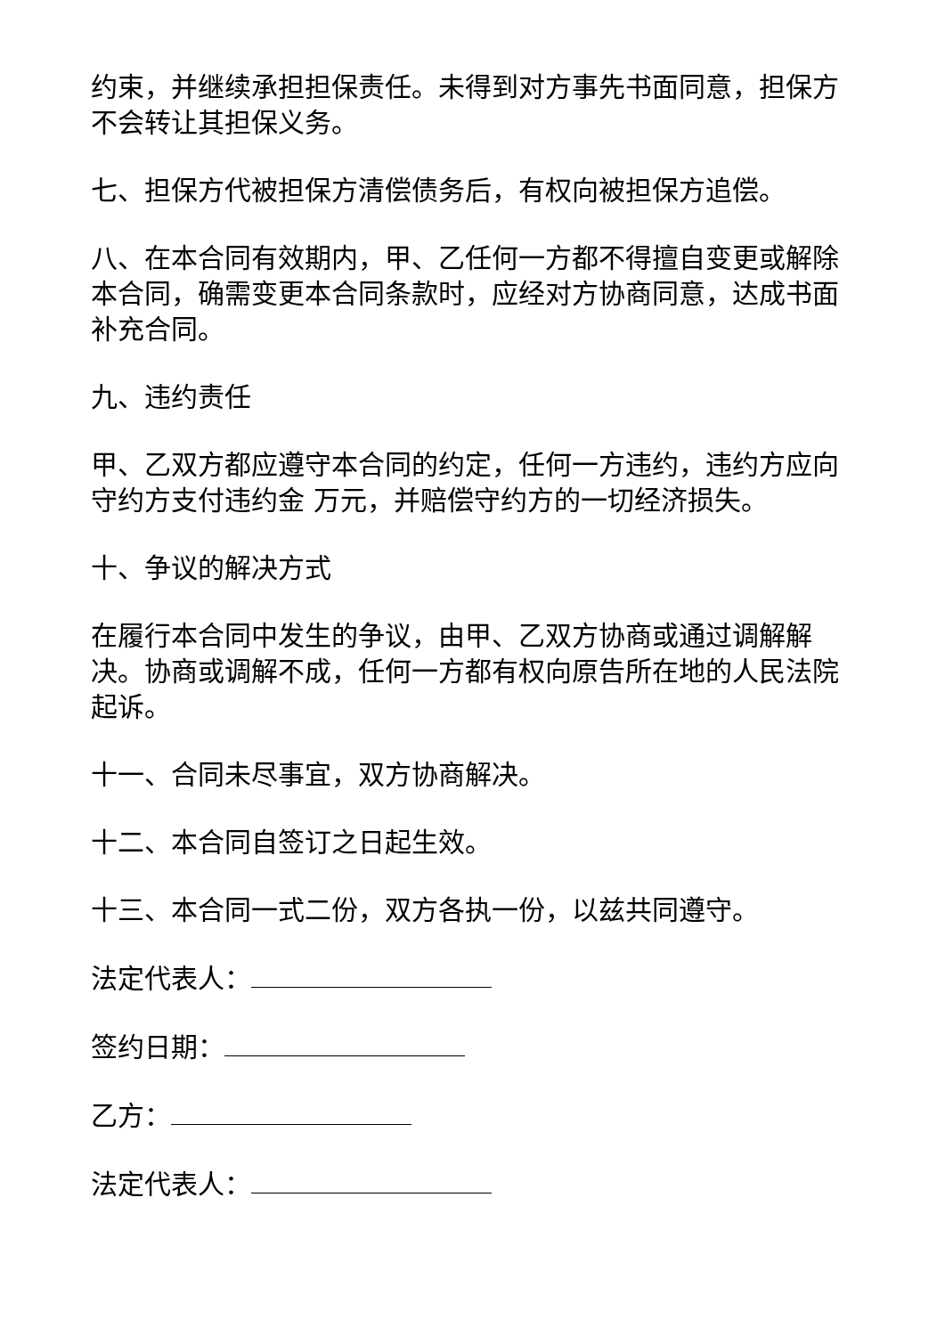约束，并继续承担担保责任。未得到对方事先书面同意，担保方不会转让其担保义务。
七、担保方代被担保方清偿债务后，有权向被担保方追偿。
八、在本合同有效期内，甲、乙任何一方都不得擅自变更或解除本合同，确需变更本合同条款时，应经对方协商同意，达成书面补充合同。
九、违约责任
甲、乙双方都应遵守本合同的约定，任何一方违约，违约方应向守约方支付违约金 万元，并赔偿守约方的一切经济损失。
十、争议的解决方式
在履行本合同中发生的争议，由甲、乙双方协商或通过调解解决。协商或调解不成，任何一方都有权向原告所在地的人民法院起诉。
十一、合同未尽事宜，双方协商解决。
十二、本合同自签订之日起生效。
十三、本合同一式二份，双方各执一份，以兹共同遵守。
法定代表人：
签约日期：
乙方：
法定代表人：